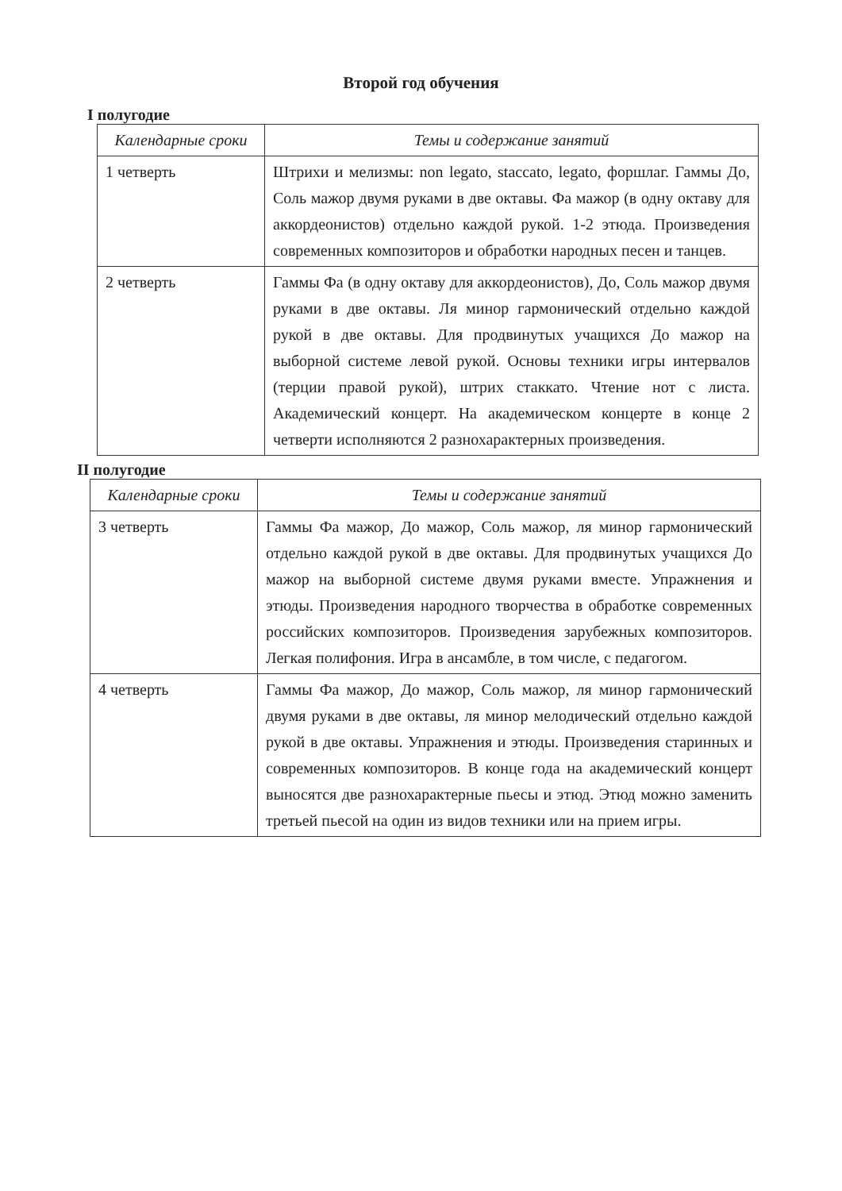Второй год обучения
I полугодие
| Календарные сроки | Темы и содержание занятий |
| --- | --- |
| 1 четверть | Штрихи и мелизмы: non legato, staccato, legato, форшлаг. Гаммы До, Соль мажор двумя руками в две октавы. Фа мажор (в одну октаву для аккордеонистов) отдельно каждой рукой. 1-2 этюда. Произведения современных композиторов и обработки народных песен и танцев. |
| 2 четверть | Гаммы Фа (в одну октаву для аккордеонистов), До, Соль мажор двумя руками в две октавы. Ля минор гармонический отдельно каждой рукой в две октавы. Для продвинутых учащихся До мажор на выборной системе левой рукой. Основы техники игры интервалов (терции правой рукой), штрих стаккато. Чтение нот с листа. Академический концерт. На академическом концерте в конце 2 четверти исполняются 2 разнохарактерных произведения. |
II полугодие
| Календарные сроки | Темы и содержание занятий |
| --- | --- |
| 3 четверть | Гаммы Фа мажор, До мажор, Соль мажор, ля минор гармонический отдельно каждой рукой в две октавы. Для продвинутых учащихся До мажор на выборной системе двумя руками вместе. Упражнения и этюды. Произведения народного творчества в обработке современных российских композиторов. Произведения зарубежных композиторов. Легкая полифония. Игра в ансамбле, в том числе, с педагогом. |
| 4 четверть | Гаммы Фа мажор, До мажор, Соль мажор, ля минор гармонический двумя руками в две октавы, ля минор мелодический отдельно каждой рукой в две октавы. Упражнения и этюды. Произведения старинных и современных композиторов. В конце года на академический концерт выносятся две разнохарактерные пьесы и этюд. Этюд можно заменить третьей пьесой на один из видов техники или на прием игры. |